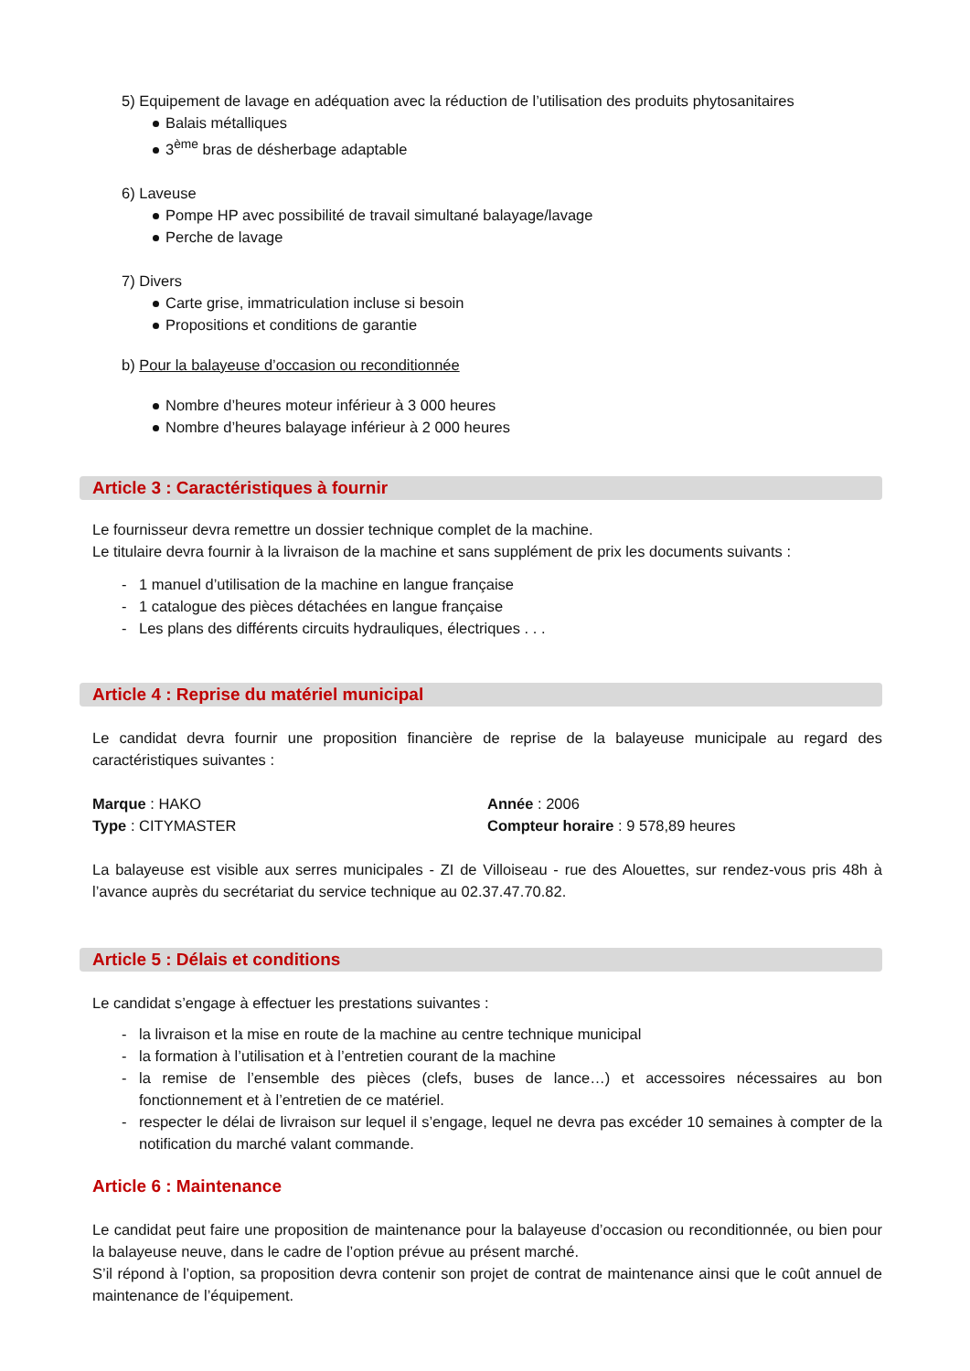5) Equipement de lavage en adéquation avec la réduction de l’utilisation des produits phytosanitaires
Balais métalliques
3<sup>ème</sup> bras de désherbage adaptable
6) Laveuse
Pompe HP avec possibilité de travail simultané balayage/lavage
Perche de lavage
7) Divers
Carte grise, immatriculation incluse si besoin
Propositions et conditions de garantie
b) Pour la balayeuse d’occasion ou reconditionnée
Nombre d’heures moteur inférieur à 3 000 heures
Nombre d’heures balayage inférieur à 2 000 heures
Article 3 : Caractéristiques à fournir
Le fournisseur devra remettre un dossier technique complet de la machine.
Le titulaire devra fournir à la livraison de la machine et sans supplément de prix les documents suivants :
- 1 manuel d’utilisation de la machine en langue française
- 1 catalogue des pièces détachées en langue française
- Les plans des différents circuits hydrauliques, électriques . . .
Article 4 : Reprise du matériel municipal
Le candidat devra fournir une proposition financière de reprise de la balayeuse municipale au regard des caractéristiques suivantes :
Marque : HAKO Année : 2006
Type : CITYMASTER Compteur horaire : 9 578,89 heures
La balayeuse est visible aux serres municipales - ZI de Villoiseau - rue des Alouettes, sur rendez-vous pris 48h à l’avance auprès du secrétariat du service technique au 02.37.47.70.82.
Article 5 : Délais et conditions
Le candidat s’engage à effectuer les prestations suivantes :
- la livraison et la mise en route de la machine au centre technique municipal
- la formation à l’utilisation et à l’entretien courant de la machine
- la remise de l’ensemble des pièces (clefs, buses de lance…) et accessoires nécessaires au bon fonctionnement et à l’entretien de ce matériel.
- respecter le délai de livraison sur lequel il s’engage, lequel ne devra pas excéder 10 semaines à compter de la notification du marché valant commande.
Article 6 : Maintenance
Le candidat peut faire une proposition de maintenance pour la balayeuse d’occasion ou reconditionnée, ou bien pour la balayeuse neuve, dans le cadre de l’option prévue au présent marché.
S’il répond à l’option, sa proposition devra contenir son projet de contrat de maintenance ainsi que le coût annuel de maintenance de l’équipement.